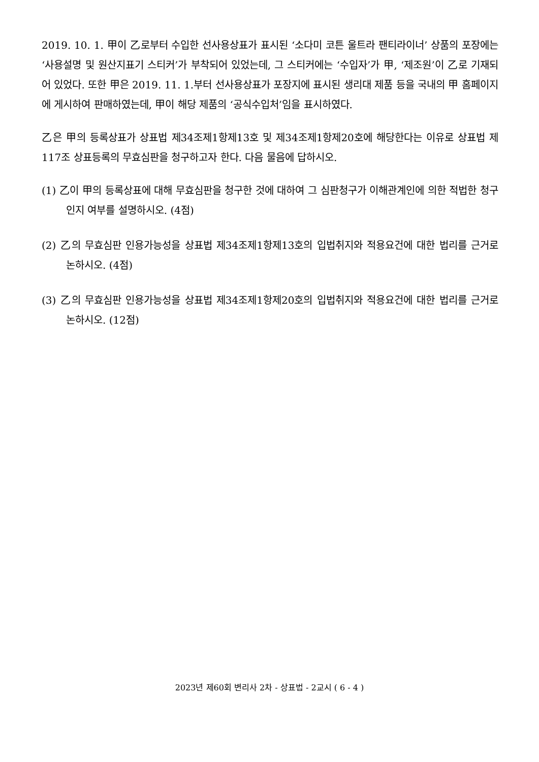2019. 10. 1. 甲이 乙로부터 수입한 선사용상표가 표시된 ‘소다미 코튼 울트라 팬티라이너’ 상품의 포장에는 ‘사용설명 및 원산지표기 스티커’가 부착되어 있었는데, 그 스티커에는 ‘수입자’가 甲, ‘제조원’이 乙로 기재되어 있었다. 또한 甲은 2019. 11. 1.부터 선사용상표가 포장지에 표시된 생리대 제품 등을 국내의 甲 홈페이지에 게시하여 판매하였는데, 甲이 해당 제품의 ‘공식수입처’임을 표시하였다.
乙은 甲의 등록상표가 상표법 제34조제1항제13호 및 제34조제1항제20호에 해당한다는 이유로 상표법 제117조 상표등록의 무효심판을 청구하고자 한다. 다음 물음에 답하시오.
(1) 乙이 甲의 등록상표에 대해 무효심판을 청구한 것에 대하여 그 심판청구가 이해관계인에 의한 적법한 청구인지 여부를 설명하시오. (4점)
(2) 乙의 무효심판 인용가능성을 상표법 제34조제1항제13호의 입법취지와 적용요건에 대한 법리를 근거로 논하시오. (4점)
(3) 乙의 무효심판 인용가능성을 상표법 제34조제1항제20호의 입법취지와 적용요건에 대한 법리를 근거로 논하시오. (12점)
2023년 제60회 변리사 2차 - 상표법 - 2교시 ( 6 - 4 )